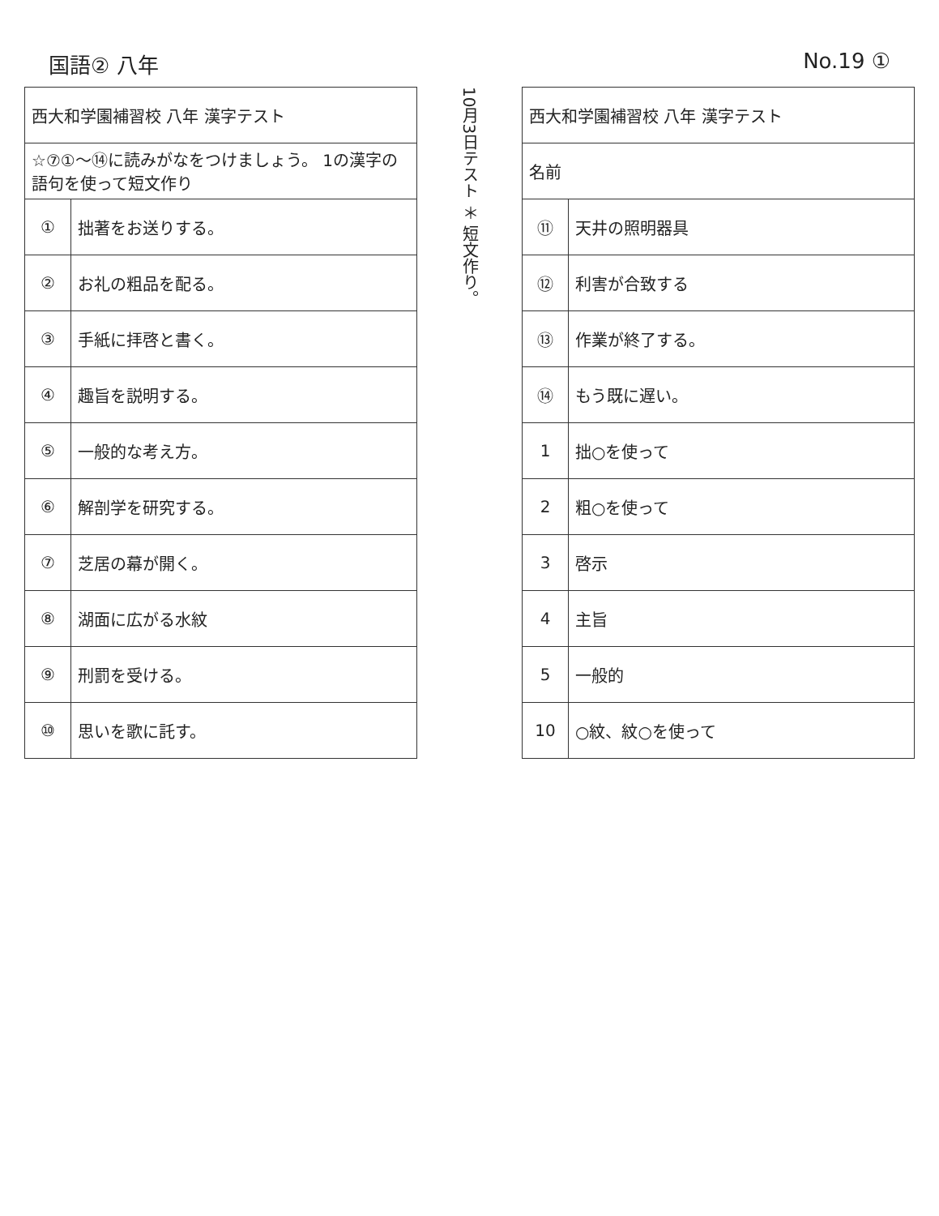国語② 八年 No.19 ①
| 西大和学園補習校 八年 漢字テスト | |
| ☆⑦①〜⑭に読みがなをつけましょう。 1の漢字の語句を使って短文作り | |
| ① | 拙著をお送りする。 |
| ② | お礼の粗品を配る。 |
| ③ | 手紙に拝啓と書く。 |
| ④ | 趣旨を説明する。 |
| ⑤ | 一般的な考え方。 |
| ⑥ | 解剖学を研究する。 |
| ⑦ | 芝居の幕が開く。 |
| ⑧ | 湖面に広がる水紋 |
| ⑨ | 刑罰を受ける。 |
| ⑩ | 思いを歌に託す。 |
10月3日テスト ＊ 短文作り。
| 西大和学園補習校 八年 漢字テスト | |
| 名前 | |
| ⑪ | 天井の照明器具 |
| ⑫ | 利害が合致する |
| ⑬ | 作業が終了する。 |
| ⑭ | もう既に遅い。 |
| 1 | 拙○を使って |
| 2 | 粗○を使って |
| 3 | 啓示 |
| 4 | 主旨 |
| 5 | 一般的 |
| 10 | ○紋、紋○を使って |